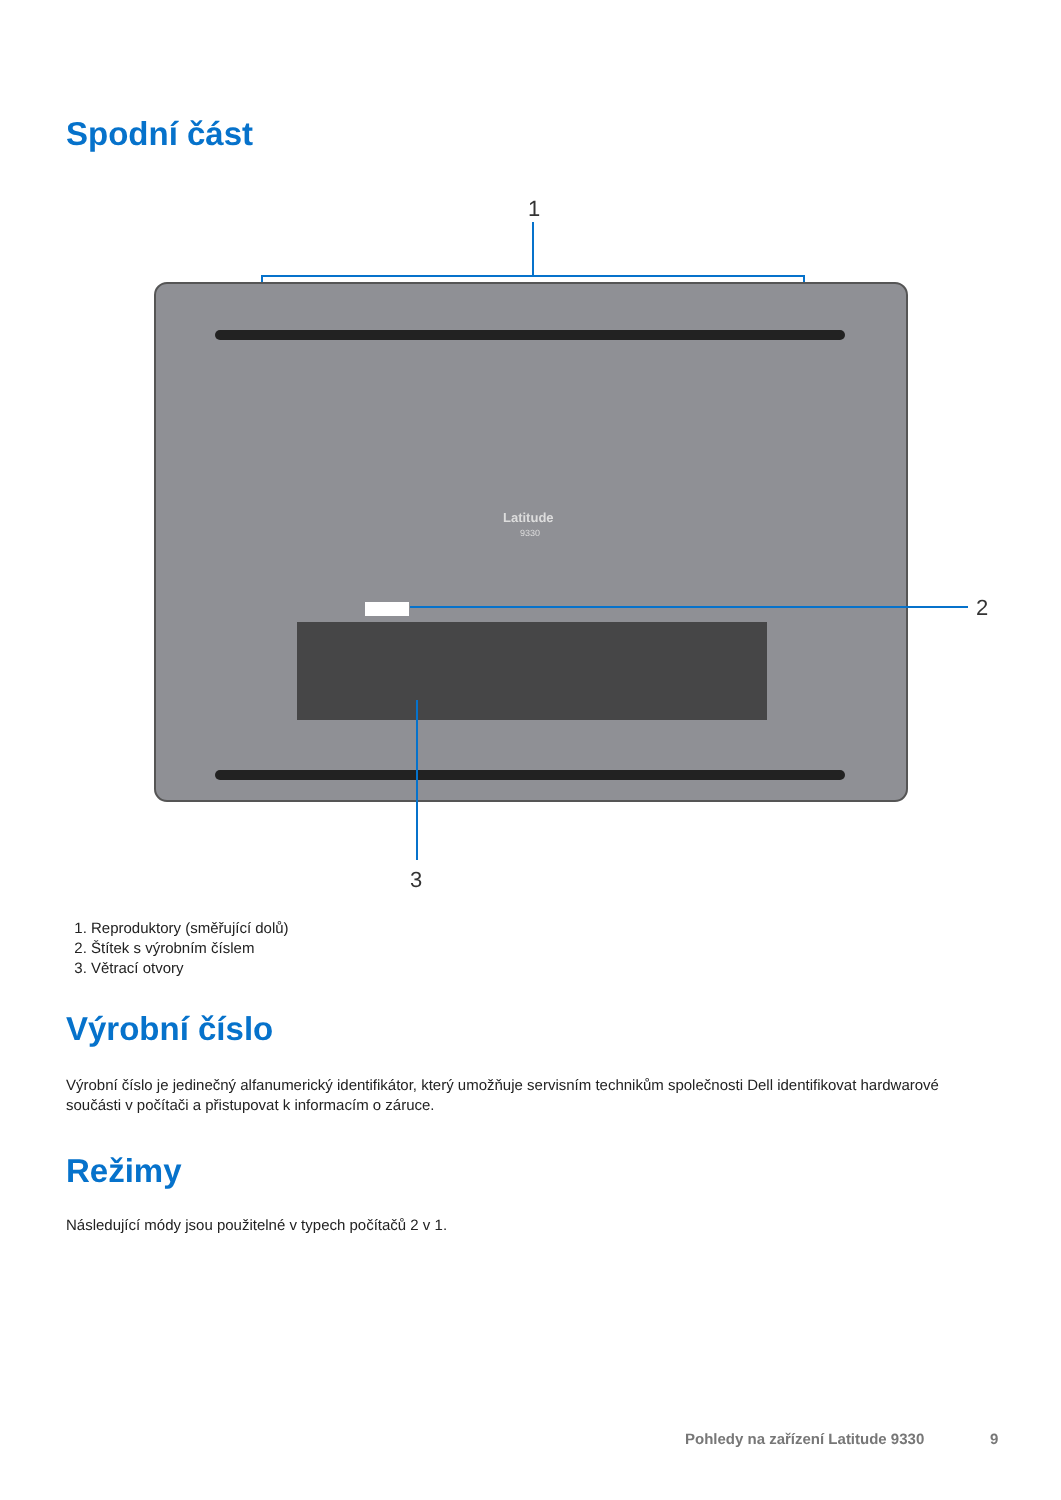Spodní část
1
Latitude
9330
2
3
1. Reproduktory (směřující dolů)
2. Štítek s výrobním číslem
3. Větrací otvory
Výrobní číslo
Výrobní číslo je jedinečný alfanumerický identifikátor, který umožňuje servisním technikům společnosti Dell identifikovat hardwarové součásti v počítači a přistupovat k informacím o záruce.
Režimy
Následující módy jsou použitelné v typech počítačů 2 v 1.
Pohledy na zařízení Latitude 9330
9